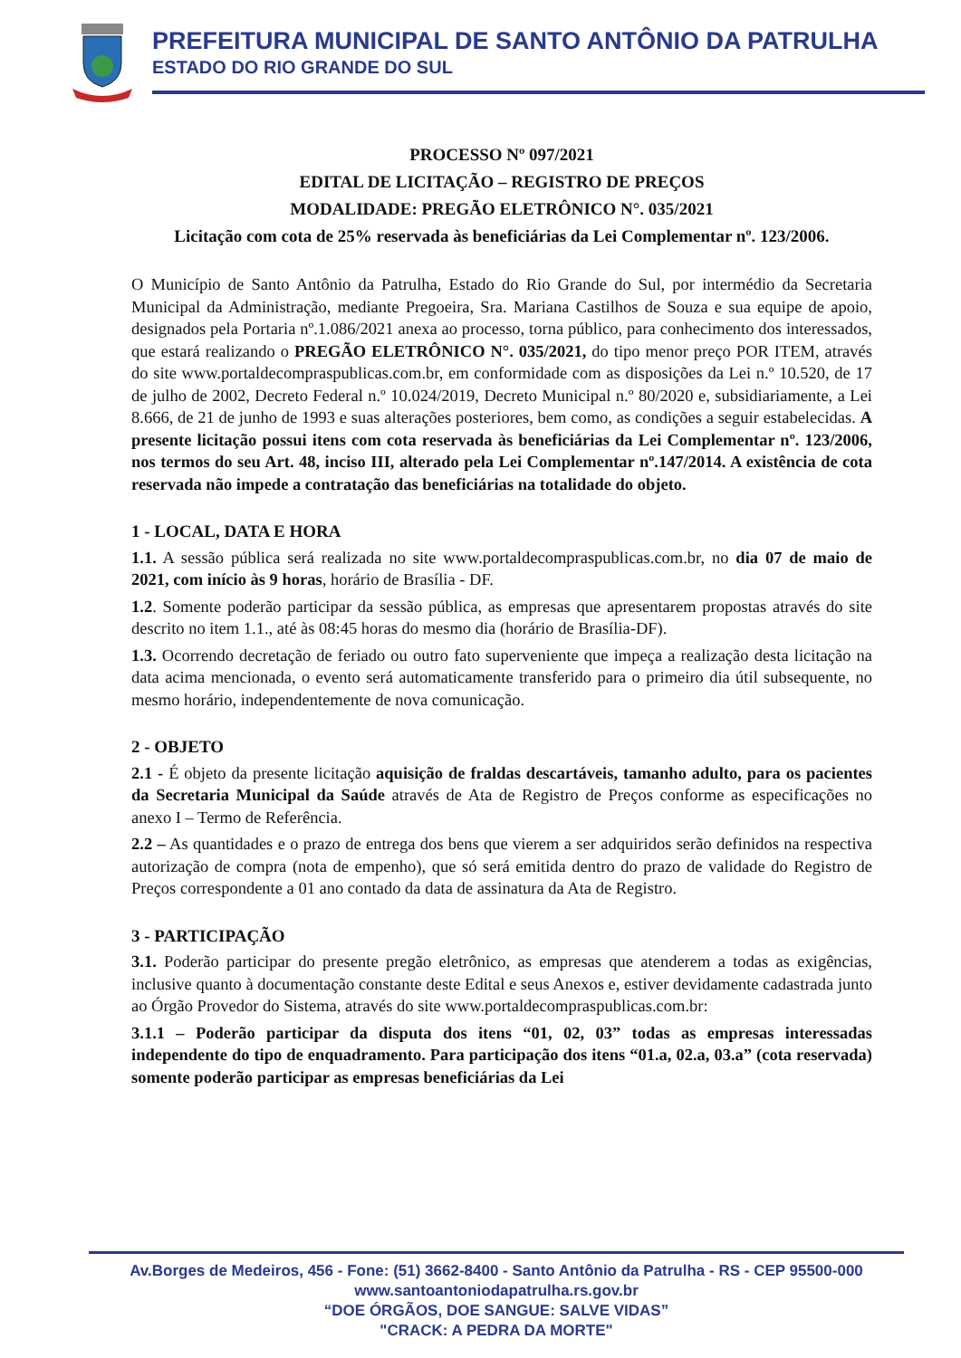PREFEITURA MUNICIPAL DE SANTO ANTÔNIO DA PATRULHA
ESTADO DO RIO GRANDE DO SUL
PROCESSO Nº 097/2021
EDITAL DE LICITAÇÃO – REGISTRO DE PREÇOS
MODALIDADE: PREGÃO ELETRÔNICO N°. 035/2021
Licitação com cota de 25% reservada às beneficiárias da Lei Complementar nº. 123/2006.
O Município de Santo Antônio da Patrulha, Estado do Rio Grande do Sul, por intermédio da Secretaria Municipal da Administração, mediante Pregoeira, Sra. Mariana Castilhos de Souza e sua equipe de apoio, designados pela Portaria nº.1.086/2021 anexa ao processo, torna público, para conhecimento dos interessados, que estará realizando o PREGÃO ELETRÔNICO N°. 035/2021, do tipo menor preço POR ITEM, através do site www.portaldecompraspublicas.com.br, em conformidade com as disposições da Lei n.º 10.520, de 17 de julho de 2002, Decreto Federal n.º 10.024/2019, Decreto Municipal n.º 80/2020 e, subsidiariamente, a Lei 8.666, de 21 de junho de 1993 e suas alterações posteriores, bem como, as condições a seguir estabelecidas. A presente licitação possui itens com cota reservada às beneficiárias da Lei Complementar nº. 123/2006, nos termos do seu Art. 48, inciso III, alterado pela Lei Complementar nº.147/2014. A existência de cota reservada não impede a contratação das beneficiárias na totalidade do objeto.
1 - LOCAL, DATA E HORA
1.1. A sessão pública será realizada no site www.portaldecompraspublicas.com.br, no dia 07 de maio de 2021, com início às 9 horas, horário de Brasília - DF.
1.2. Somente poderão participar da sessão pública, as empresas que apresentarem propostas através do site descrito no item 1.1., até às 08:45 horas do mesmo dia (horário de Brasília-DF).
1.3. Ocorrendo decretação de feriado ou outro fato superveniente que impeça a realização desta licitação na data acima mencionada, o evento será automaticamente transferido para o primeiro dia útil subsequente, no mesmo horário, independentemente de nova comunicação.
2 - OBJETO
2.1 - É objeto da presente licitação aquisição de fraldas descartáveis, tamanho adulto, para os pacientes da Secretaria Municipal da Saúde através de Ata de Registro de Preços conforme as especificações no anexo I – Termo de Referência.
2.2 – As quantidades e o prazo de entrega dos bens que vierem a ser adquiridos serão definidos na respectiva autorização de compra (nota de empenho), que só será emitida dentro do prazo de validade do Registro de Preços correspondente a 01 ano contado da data de assinatura da Ata de Registro.
3 - PARTICIPAÇÃO
3.1. Poderão participar do presente pregão eletrônico, as empresas que atenderem a todas as exigências, inclusive quanto à documentação constante deste Edital e seus Anexos e, estiver devidamente cadastrada junto ao Órgão Provedor do Sistema, através do site www.portaldecompraspublicas.com.br:
3.1.1 – Poderão participar da disputa dos itens “01, 02, 03” todas as empresas interessadas independente do tipo de enquadramento. Para participação dos itens “01.a, 02.a, 03.a” (cota reservada) somente poderão participar as empresas beneficiárias da Lei
Av.Borges de Medeiros, 456 - Fone: (51) 3662-8400 - Santo Antônio da Patrulha - RS - CEP 95500-000
www.santoantoniodapatrulha.rs.gov.br
“DOE ÓRGÃOS, DOE SANGUE: SALVE VIDAS”
"CRACK: A PEDRA DA MORTE"